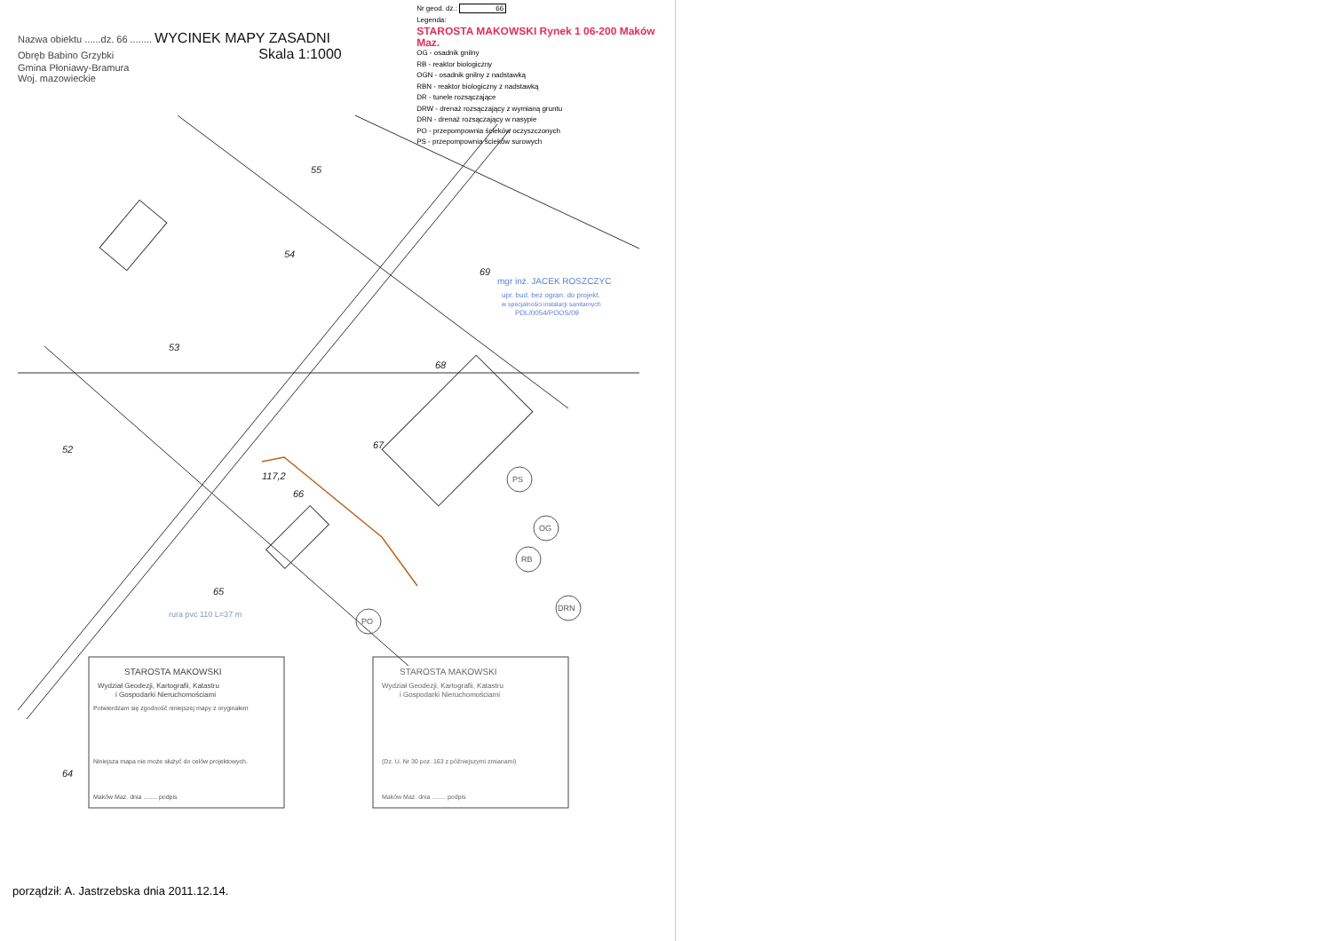Nazwa obiektu ......dz. 66 ........ WYCINEK MAPY ZASADNI
Obręb Babino Grzybki Skala 1:1000
Gmina Płoniawy-Bramura
Woj. mazowieckie
Nr geod. dz.: 66
Legenda:
STAROSTA MAKOWSKI Rynek 1 06-200 Maków Maz.
OG - osadnik gnilny
RB - reaktor biologiczny
OGN - osadnik gnilny z nadstawką
RBN - reaktor biologiczny z nadstawką
DR - tunele rozsączające
DRW - drenaż rozsączający z wymianą gruntu
DRN - drenaż rozsączający w nasypie
PO - przepompownia ścieków oczyszczonych
PS - przepompownia ścieków surowych
55
54
53
69
68
66
65
64
52
67
117,2
PS
OG
RB
DRN
PO
rura pvc 110 L=37 m
mgr inż. JACEK ROSZCZYC
upr. bud. bez ogran. do projekt.
w specjalności instalacji sanitarnych
PDL/0054/POOS/09
STAROSTA MAKOWSKI
Wydział Geodezji, Kartografii, Katastru
i Gospodarki Nieruchomościami
Potwierdzam się zgodność niniejszej mapy z oryginałem
Niniejsza mapa nie może służyć do celów projektowych.
Maków Maz. dnia ........ podpis
STAROSTA MAKOWSKI
Wydział Geodezji, Kartografii, Katastru
i Gospodarki Nieruchomościami
(Dz. U. Nr 30 poz. 163 z późniejszymi zmianami)
Maków Maz. dnia ........ podpis
porządził: A. Jastrzebska dnia 2011.12.14.